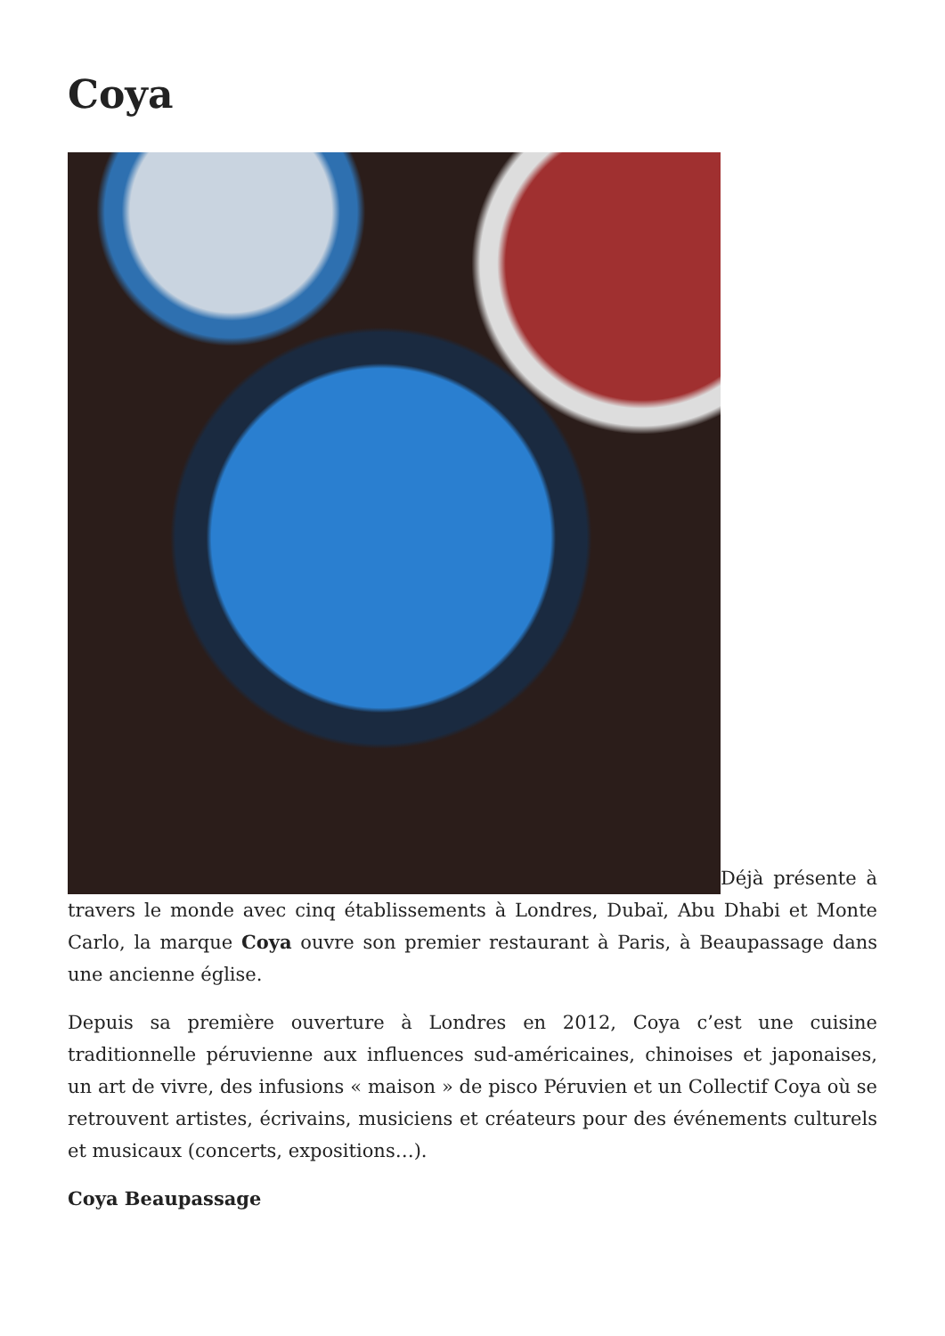Coya
Déjà présente à travers le monde avec cinq établissements à Londres, Dubaï, Abu Dhabi et Monte Carlo, la marque Coya ouvre son premier restaurant à Paris, à Beaupassage dans une ancienne église.
Depuis sa première ouverture à Londres en 2012, Coya c’est une cuisine traditionnelle péruvienne aux influences sud-américaines, chinoises et japonaises, un art de vivre, des infusions « maison » de pisco Péruvien et un Collectif Coya où se retrouvent artistes, écrivains, musiciens et créateurs pour des événements culturels et musicaux (concerts, expositions…).
Coya Beaupassage